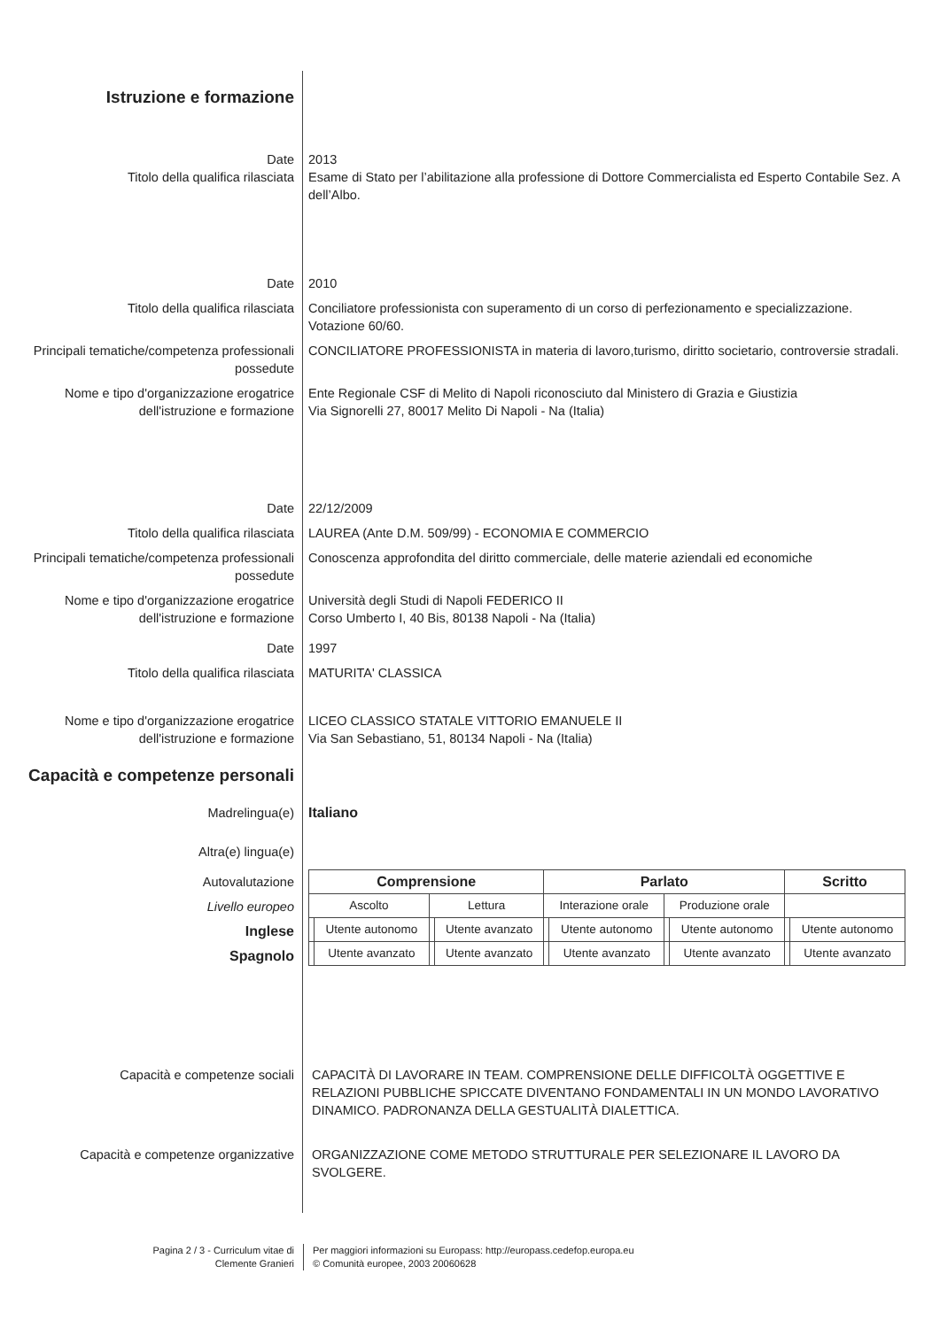Istruzione e formazione
Date 2013
Titolo della qualifica rilasciata Esame di Stato per l’abilitazione alla professione di Dottore Commercialista ed Esperto Contabile Sez. A dell’Albo.
Date 2010
Titolo della qualifica rilasciata Conciliatore professionista con superamento di un corso di perfezionamento e specializzazione. Votazione 60/60.
Principali tematiche/competenza professionali possedute
CONCILIATORE PROFESSIONISTA in materia di lavoro,turismo, diritto societario, controversie stradali.
Nome e tipo d'organizzazione erogatrice dell'istruzione e formazione
Ente Regionale CSF di Melito di Napoli riconosciuto dal Ministero di Grazia e Giustizia
Via Signorelli 27, 80017 Melito Di Napoli - Na (Italia)
Date 22/12/2009
Titolo della qualifica rilasciata LAUREA (Ante D.M. 509/99) - ECONOMIA E COMMERCIO
Principali tematiche/competenza professionali possedute
Conoscenza approfondita del diritto commerciale, delle materie aziendali ed economiche
Nome e tipo d'organizzazione erogatrice dell'istruzione e formazione
Università degli Studi di Napoli FEDERICO II
Corso Umberto I, 40 Bis, 80138 Napoli - Na (Italia)
Date 1997
Titolo della qualifica rilasciata MATURITA' CLASSICA
Nome e tipo d'organizzazione erogatrice dell'istruzione e formazione
LICEO CLASSICO STATALE VITTORIO EMANUELE II
Via San Sebastiano, 51, 80134 Napoli - Na (Italia)
Capacità e competenze personali
Madrelingua(e) Italiano
Altra(e) lingua(e)
Autovalutazione
Livello europeo
Inglese
Spagnolo
| Comprensione | | | | Parlato | | | | Scritto | |
| --- | --- | --- | --- | --- | --- | --- | --- | --- | --- |
| Ascolto | | Lettura | | Interazione orale | | Produzione orale | | | |
| | Utente autonomo | | Utente avanzato | | Utente autonomo | | Utente autonomo | | Utente autonomo |
| | Utente avanzato | | Utente avanzato | | Utente avanzato | | Utente avanzato | | Utente avanzato |
Capacità e competenze sociali CAPACITÀ DI LAVORARE IN TEAM. COMPRENSIONE DELLE DIFFICOLTÀ OGGETTIVE E RELAZIONI PUBBLICHE SPICCATE DIVENTANO FONDAMENTALI IN UN MONDO LAVORATIVO DINAMICO. PADRONANZA DELLA GESTUALITÀ DIALETTICA.
Capacità e competenze organizzative ORGANIZZAZIONE COME METODO STRUTTURALE PER SELEZIONARE IL LAVORO DA SVOLGERE.
Pagina 2 / 3 - Curriculum vitae di
Clemente Granieri
Per maggiori informazioni su Europass: http://europass.cedefop.europa.eu
© Comunità europee, 2003 20060628